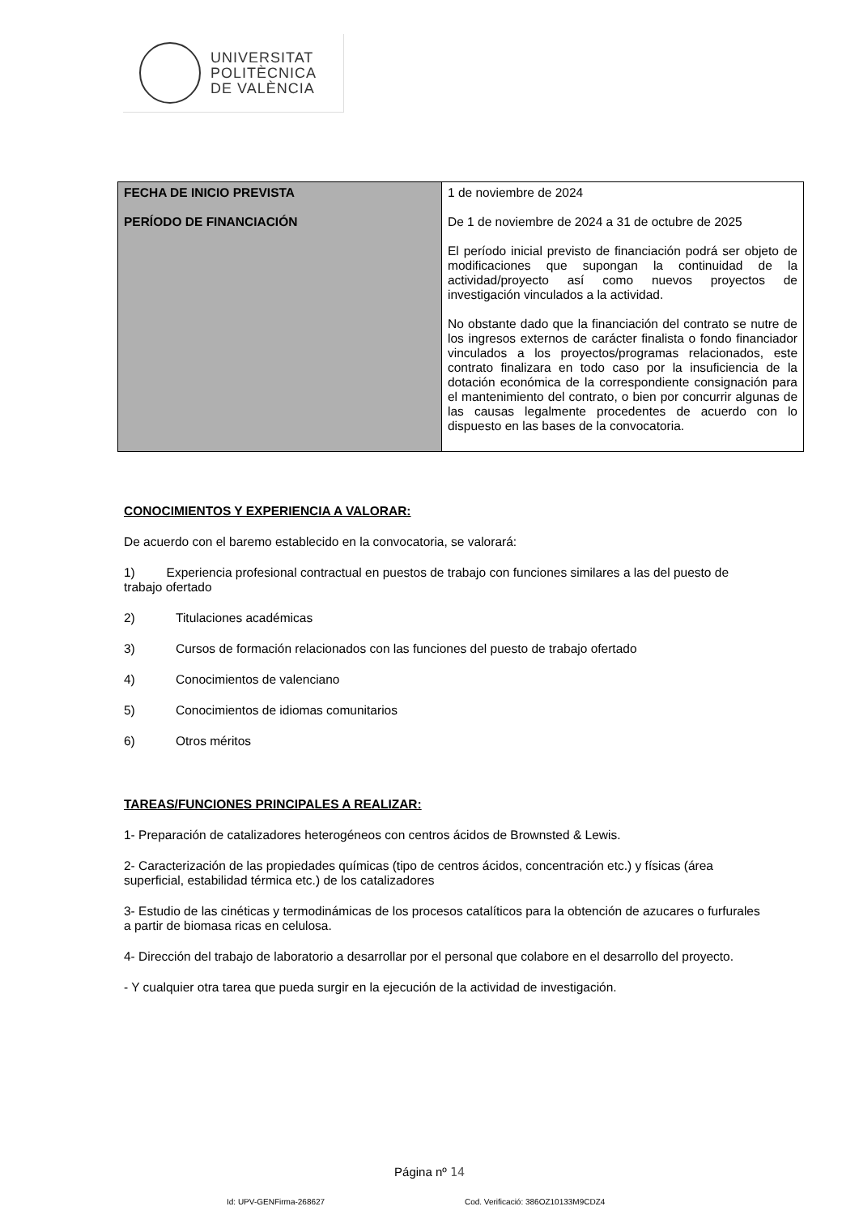UNIVERSITAT
POLITÈCNICA
DE VALÈNCIA
| FECHA DE INICIO PREVISTA PERÍODO DE FINANCIACIÓN | 1 de noviembre de 2024 De 1 de noviembre de 2024 a 31 de octubre de 2025 El período inicial previsto de financiación podrá ser objeto de modificaciones que supongan la continuidad de la actividad/proyecto así como nuevos proyectos de investigación vinculados a la actividad. No obstante dado que la financiación del contrato se nutre de los ingresos externos de carácter finalista o fondo financiador vinculados a los proyectos/programas relacionados, este contrato finalizara en todo caso por la insuficiencia de la dotación económica de la correspondiente consignación para el mantenimiento del contrato, o bien por concurrir algunas de las causas legalmente procedentes de acuerdo con lo dispuesto en las bases de la convocatoria. |
CONOCIMIENTOS Y EXPERIENCIA A VALORAR:
De acuerdo con el baremo establecido en la convocatoria, se valorará:
1) Experiencia profesional contractual en puestos de trabajo con funciones similares a las del puesto de trabajo ofertado
2) Titulaciones académicas
3) Cursos de formación relacionados con las funciones del puesto de trabajo ofertado
4) Conocimientos de valenciano
5) Conocimientos de idiomas comunitarios
6) Otros méritos
TAREAS/FUNCIONES PRINCIPALES A REALIZAR:
1- Preparación de catalizadores heterogéneos con centros ácidos de Brownsted & Lewis.
2- Caracterización de las propiedades químicas (tipo de centros ácidos, concentración etc.) y físicas (área superficial, estabilidad térmica etc.) de los catalizadores
3- Estudio de las cinéticas y termodinámicas de los procesos catalíticos para la obtención de azucares o furfurales a partir de biomasa ricas en celulosa.
4- Dirección del trabajo de laboratorio a desarrollar por el personal que colabore en el desarrollo del proyecto.
- Y cualquier otra tarea que pueda surgir en la ejecución de la actividad de investigación.
Página nº 14
Id: UPV-GENFirma-268627 Cod. Verificació: 386OZ10133M9CDZ4